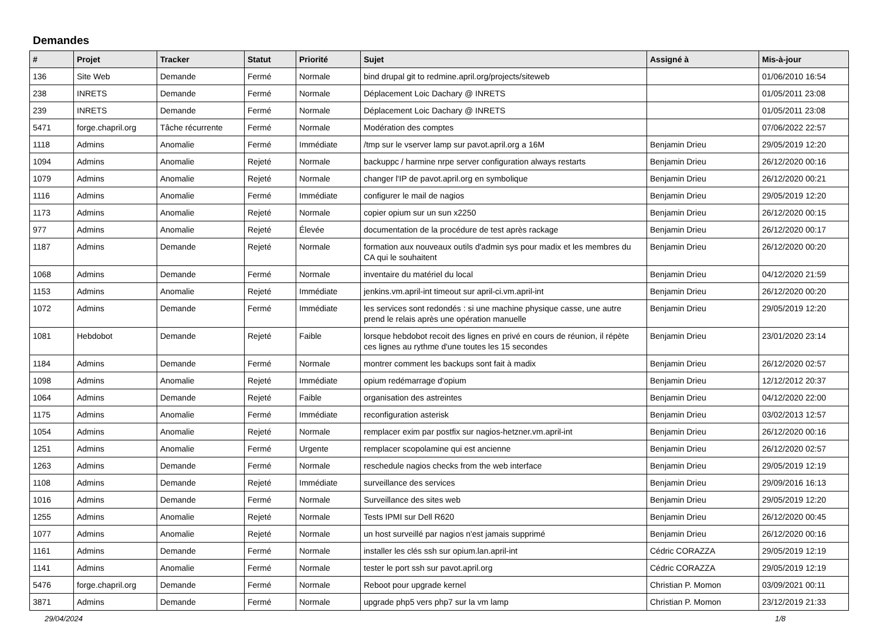Demandes
| # | Projet | Tracker | Statut | Priorité | Sujet | Assigné à | Mis-à-jour |
| --- | --- | --- | --- | --- | --- | --- | --- |
| 136 | Site Web | Demande | Fermé | Normale | bind drupal git to redmine.april.org/projects/siteweb | | 01/06/2010 16:54 |
| 238 | INRETS | Demande | Fermé | Normale | Déplacement Loic Dachary @ INRETS | | 01/05/2011 23:08 |
| 239 | INRETS | Demande | Fermé | Normale | Déplacement Loic Dachary @ INRETS | | 01/05/2011 23:08 |
| 5471 | forge.chapril.org | Tâche récurrente | Fermé | Normale | Modération des comptes | | 07/06/2022 22:57 |
| 1118 | Admins | Anomalie | Fermé | Immédiate | /tmp sur le vserver lamp sur pavot.april.org a 16M | Benjamin Drieu | 29/05/2019 12:20 |
| 1094 | Admins | Anomalie | Rejeté | Normale | backuppc / harmine nrpe server configuration always restarts | Benjamin Drieu | 26/12/2020 00:16 |
| 1079 | Admins | Anomalie | Rejeté | Normale | changer l'IP de pavot.april.org en symbolique | Benjamin Drieu | 26/12/2020 00:21 |
| 1116 | Admins | Anomalie | Fermé | Immédiate | configurer le mail de nagios | Benjamin Drieu | 29/05/2019 12:20 |
| 1173 | Admins | Anomalie | Rejeté | Normale | copier opium sur un sun x2250 | Benjamin Drieu | 26/12/2020 00:15 |
| 977 | Admins | Anomalie | Rejeté | Élevée | documentation de la procédure de test après rackage | Benjamin Drieu | 26/12/2020 00:17 |
| 1187 | Admins | Demande | Rejeté | Normale | formation aux nouveaux outils d'admin sys pour madix et les membres du CA qui le souhaitent | Benjamin Drieu | 26/12/2020 00:20 |
| 1068 | Admins | Demande | Fermé | Normale | inventaire du matériel du local | Benjamin Drieu | 04/12/2020 21:59 |
| 1153 | Admins | Anomalie | Rejeté | Immédiate | jenkins.vm.april-int timeout sur april-ci.vm.april-int | Benjamin Drieu | 26/12/2020 00:20 |
| 1072 | Admins | Demande | Fermé | Immédiate | les services sont redondés : si une machine physique casse, une autre prend le relais après une opération manuelle | Benjamin Drieu | 29/05/2019 12:20 |
| 1081 | Hebdobot | Demande | Rejeté | Faible | lorsque hebdobot recoit des lignes en privé en cours de réunion, il répète ces lignes au rythme d'une toutes les 15 secondes | Benjamin Drieu | 23/01/2020 23:14 |
| 1184 | Admins | Demande | Fermé | Normale | montrer comment les backups sont fait à madix | Benjamin Drieu | 26/12/2020 02:57 |
| 1098 | Admins | Anomalie | Rejeté | Immédiate | opium redémarrage d'opium | Benjamin Drieu | 12/12/2012 20:37 |
| 1064 | Admins | Demande | Rejeté | Faible | organisation des astreintes | Benjamin Drieu | 04/12/2020 22:00 |
| 1175 | Admins | Anomalie | Fermé | Immédiate | reconfiguration asterisk | Benjamin Drieu | 03/02/2013 12:57 |
| 1054 | Admins | Anomalie | Rejeté | Normale | remplacer exim par postfix sur nagios-hetzner.vm.april-int | Benjamin Drieu | 26/12/2020 00:16 |
| 1251 | Admins | Anomalie | Fermé | Urgente | remplacer scopolamine qui est ancienne | Benjamin Drieu | 26/12/2020 02:57 |
| 1263 | Admins | Demande | Fermé | Normale | reschedule nagios checks from the web interface | Benjamin Drieu | 29/05/2019 12:19 |
| 1108 | Admins | Demande | Rejeté | Immédiate | surveillance des services | Benjamin Drieu | 29/09/2016 16:13 |
| 1016 | Admins | Demande | Fermé | Normale | Surveillance des sites web | Benjamin Drieu | 29/05/2019 12:20 |
| 1255 | Admins | Anomalie | Rejeté | Normale | Tests IPMI sur Dell R620 | Benjamin Drieu | 26/12/2020 00:45 |
| 1077 | Admins | Anomalie | Rejeté | Normale | un host surveillé par nagios n'est jamais supprimé | Benjamin Drieu | 26/12/2020 00:16 |
| 1161 | Admins | Demande | Fermé | Normale | installer les clés ssh sur opium.lan.april-int | Cédric CORAZZA | 29/05/2019 12:19 |
| 1141 | Admins | Anomalie | Fermé | Normale | tester le port ssh sur pavot.april.org | Cédric CORAZZA | 29/05/2019 12:19 |
| 5476 | forge.chapril.org | Demande | Fermé | Normale | Reboot pour upgrade kernel | Christian P. Momon | 03/09/2021 00:11 |
| 3871 | Admins | Demande | Fermé | Normale | upgrade php5 vers php7 sur la vm lamp | Christian P. Momon | 23/12/2019 21:33 |
29/04/2024 1/8